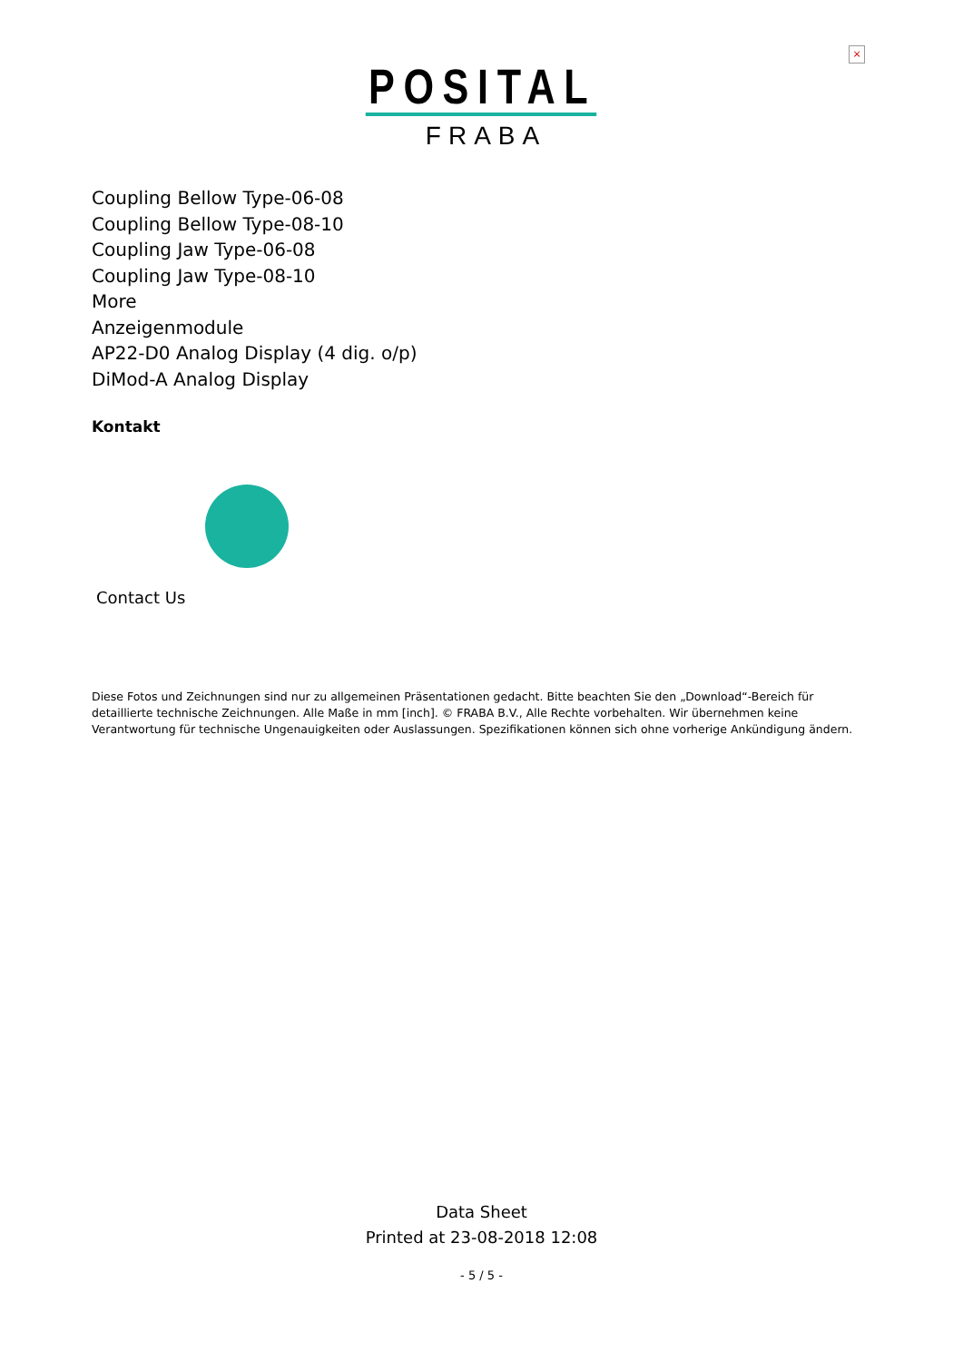×
POSITAL
FRABA
Coupling Bellow Type-06-08
Coupling Bellow Type-08-10
Coupling Jaw Type-06-08
Coupling Jaw Type-08-10
More
Anzeigenmodule
AP22-D0 Analog Display (4 dig. o/p)
DiMod-A Analog Display
Kontakt
Contact Us
Diese Fotos und Zeichnungen sind nur zu allgemeinen Präsentationen gedacht. Bitte beachten Sie den „Download“-Bereich für detaillierte technische Zeichnungen. Alle Maße in mm [inch]. © FRABA B.V., Alle Rechte vorbehalten. Wir übernehmen keine Verantwortung für technische Ungenauigkeiten oder Auslassungen. Spezifikationen können sich ohne vorherige Ankündigung ändern.
Data Sheet
Printed at 23-08-2018 12:08
- 5 / 5 -